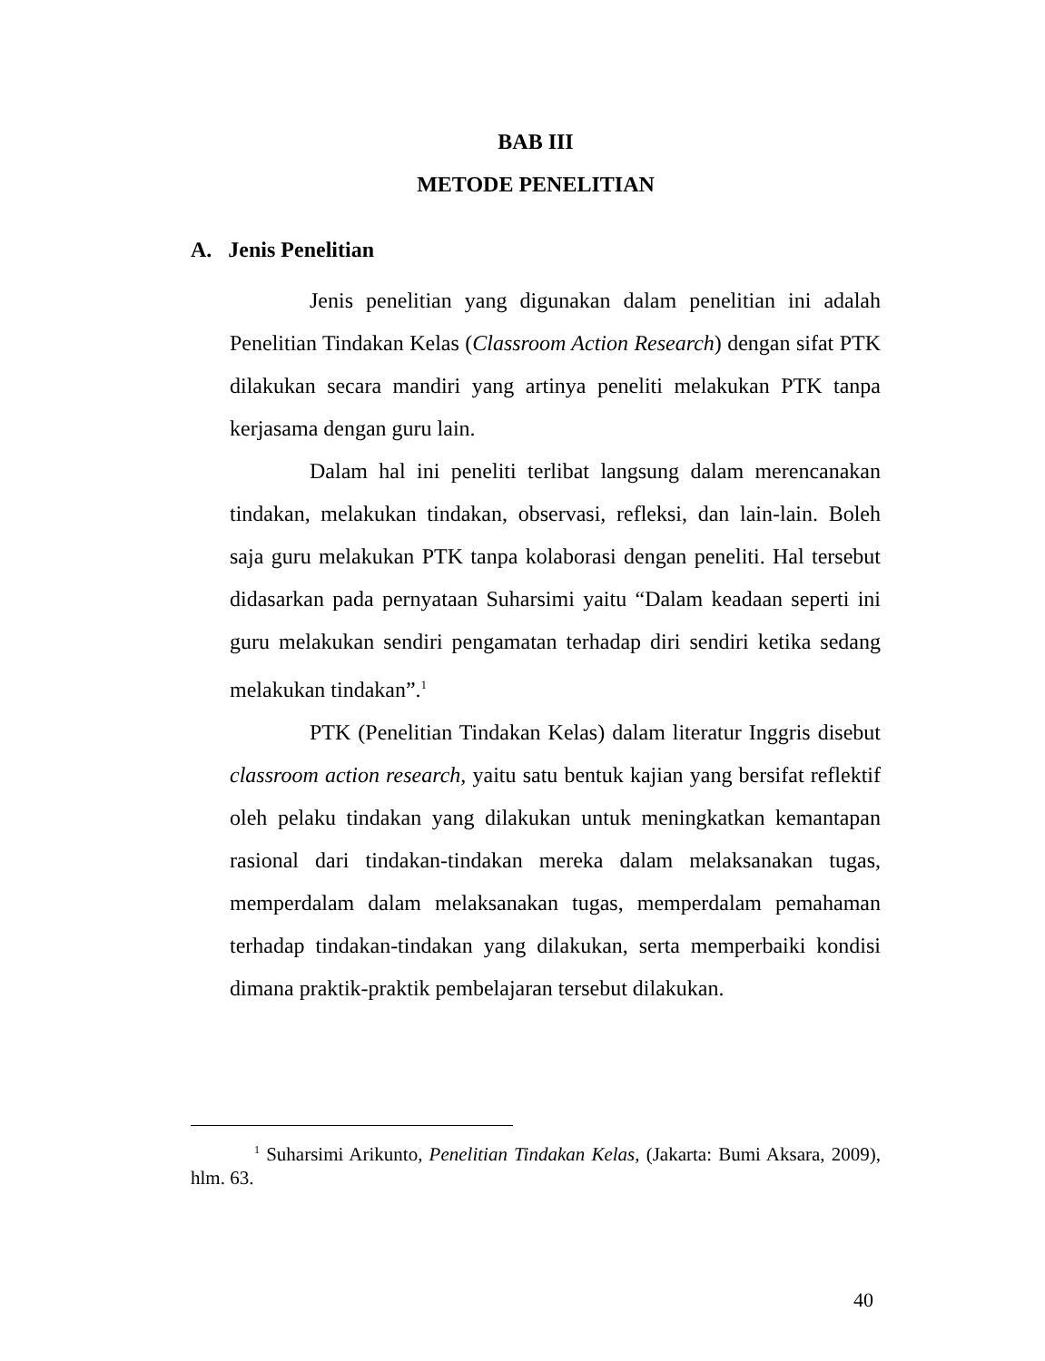BAB III
METODE PENELITIAN
A. Jenis Penelitian
Jenis penelitian yang digunakan dalam penelitian ini adalah Penelitian Tindakan Kelas (Classroom Action Research) dengan sifat PTK dilakukan secara mandiri yang artinya peneliti melakukan PTK tanpa kerjasama dengan guru lain.
Dalam hal ini peneliti terlibat langsung dalam merencanakan tindakan, melakukan tindakan, observasi, refleksi, dan lain-lain. Boleh saja guru melakukan PTK tanpa kolaborasi dengan peneliti. Hal tersebut didasarkan pada pernyataan Suharsimi yaitu “Dalam keadaan seperti ini guru melakukan sendiri pengamatan terhadap diri sendiri ketika sedang melakukan tindakan”.<sup>1</sup>
PTK (Penelitian Tindakan Kelas) dalam literatur Inggris disebut classroom action research, yaitu satu bentuk kajian yang bersifat reflektif oleh pelaku tindakan yang dilakukan untuk meningkatkan kemantapan rasional dari tindakan-tindakan mereka dalam melaksanakan tugas, memperdalam dalam melaksanakan tugas, memperdalam pemahaman terhadap tindakan-tindakan yang dilakukan, serta memperbaiki kondisi dimana praktik-praktik pembelajaran tersebut dilakukan.
<sup>1</sup> Suharsimi Arikunto, Penelitian Tindakan Kelas, (Jakarta: Bumi Aksara, 2009), hlm. 63.
40